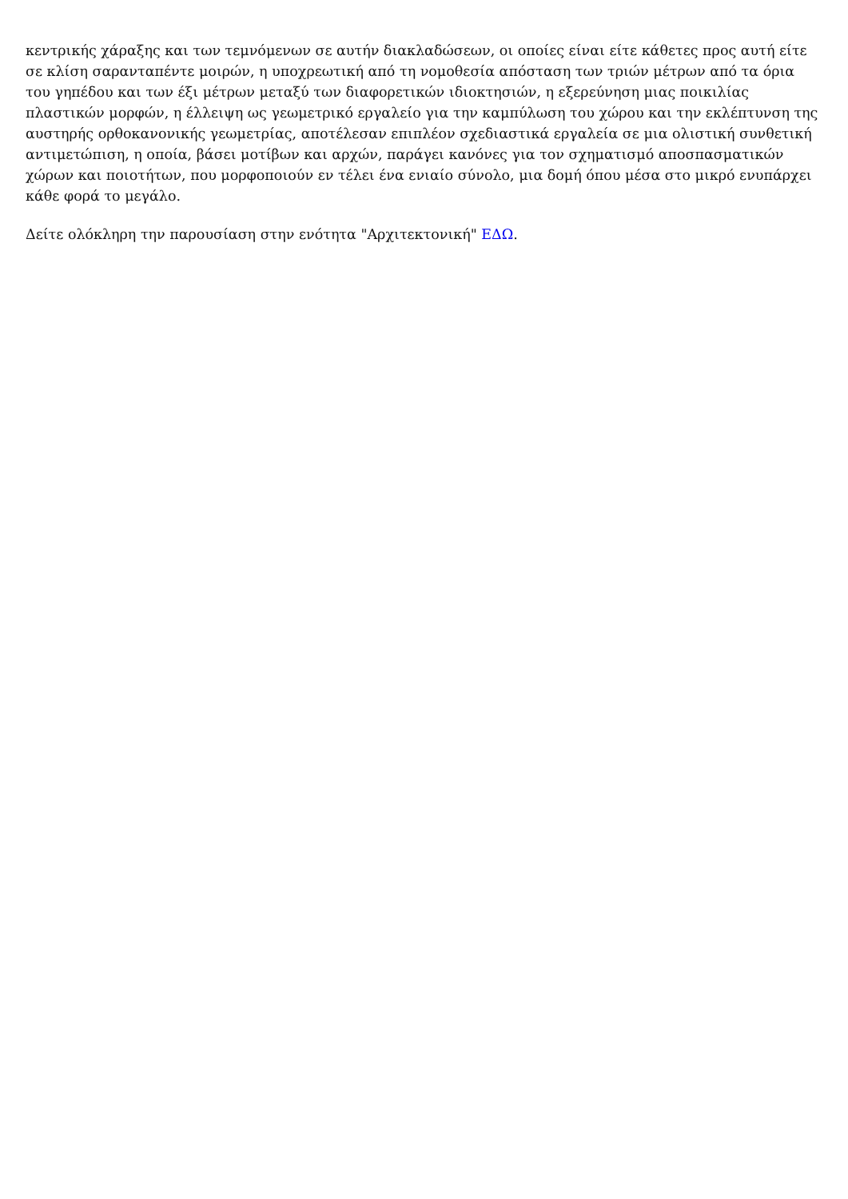κεντρικής χάραξης και των τεμνόμενων σε αυτήν διακλαδώσεων, οι οποίες είναι είτε κάθετες προς αυτή είτε σε κλίση σαρανταπέντε μοιρών, η υποχρεωτική από τη νομοθεσία απόσταση των τριών μέτρων από τα όρια του γηπέδου και των έξι μέτρων μεταξύ των διαφορετικών ιδιοκτησιών, η εξερεύνηση μιας ποικιλίας πλαστικών μορφών, η έλλειψη ως γεωμετρικό εργαλείο για την καμπύλωση του χώρου και την εκλέπτυνση της αυστηρής ορθοκανονικής γεωμετρίας, αποτέλεσαν επιπλέον σχεδιαστικά εργαλεία σε μια ολιστική συνθετική αντιμετώπιση, η οποία, βάσει μοτίβων και αρχών, παράγει κανόνες για τον σχηματισμό αποσπασματικών χώρων και ποιοτήτων, που μορφοποιούν εν τέλει ένα ενιαίο σύνολο, μια δομή όπου μέσα στο μικρό ενυπάρχει κάθε φορά το μεγάλο.
Δείτε ολόκληρη την παρουσίαση στην ενότητα "Αρχιτεκτονική" ΕΔΩ.